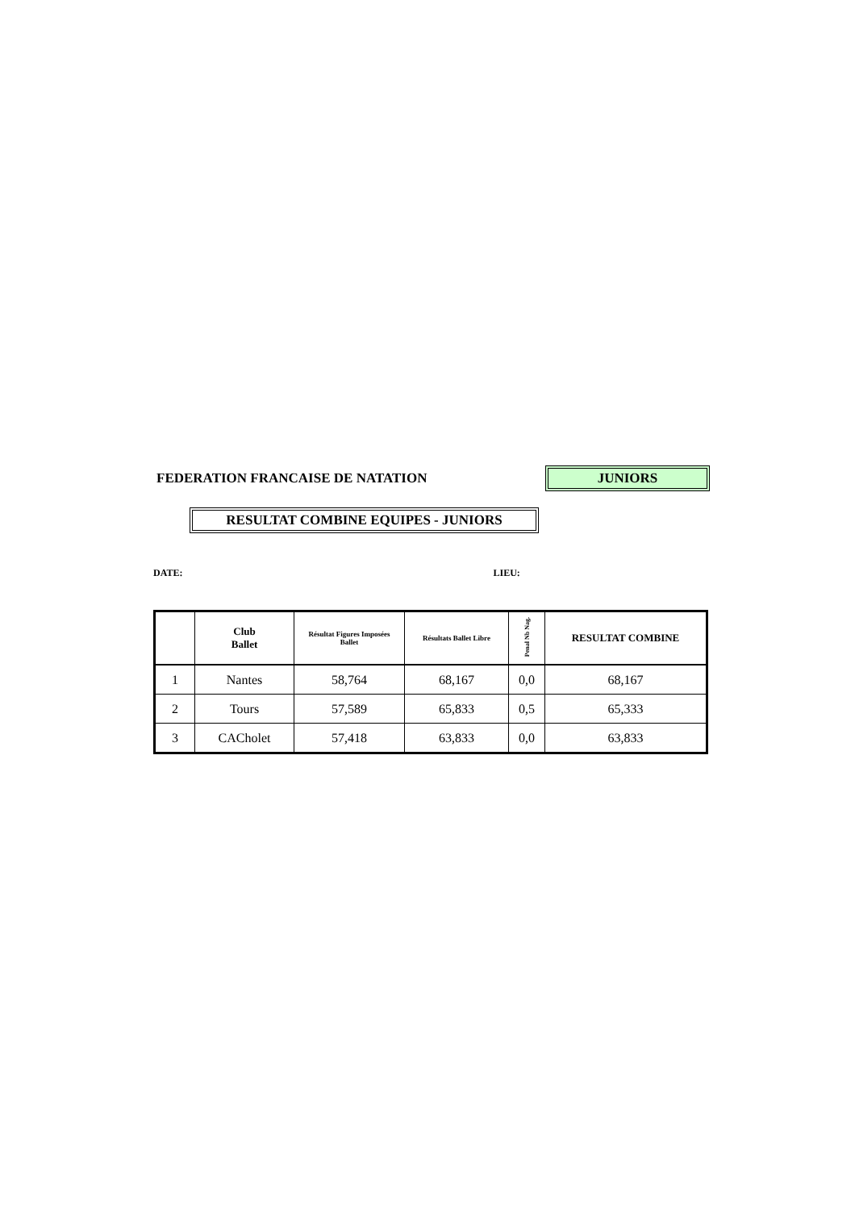FEDERATION FRANCAISE DE NATATION
JUNIORS
RESULTAT COMBINE EQUIPES - JUNIORS
DATE: LIEU:
| | Club Ballet | Résultat Figures Imposées Ballet | Résultats Ballet Libre | Penal Nb Nag. | RESULTAT COMBINE |
| --- | --- | --- | --- | --- | --- |
| 1 | Nantes | 58,764 | 68,167 | 0,0 | 68,167 |
| 2 | Tours | 57,589 | 65,833 | 0,5 | 65,333 |
| 3 | CACholet | 57,418 | 63,833 | 0,0 | 63,833 |